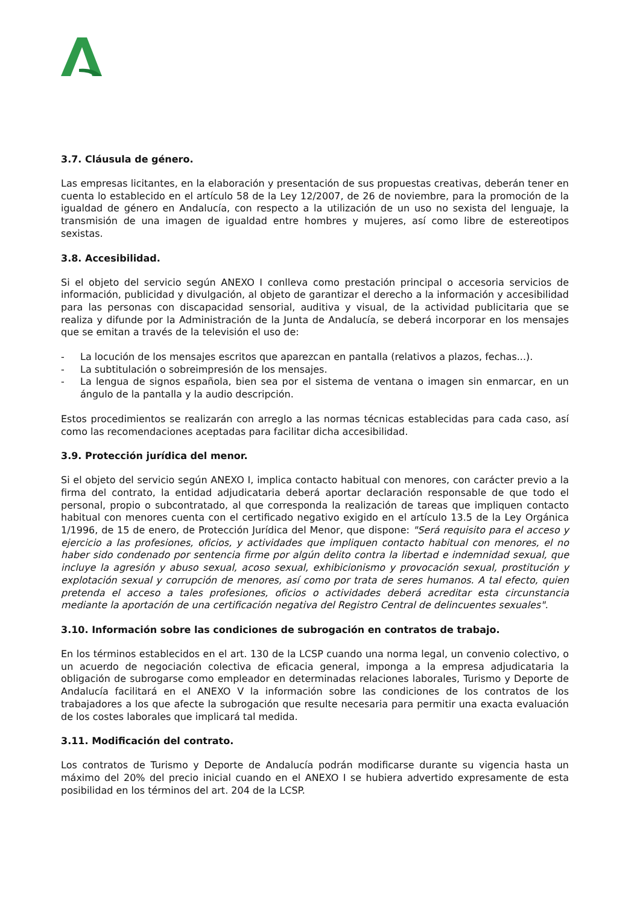3.7. Cláusula de género.
Las empresas licitantes, en la elaboración y presentación de sus propuestas creativas, deberán tener en cuenta lo establecido en el artículo 58 de la Ley 12/2007, de 26 de noviembre, para la promoción de la igualdad de género en Andalucía, con respecto a la utilización de un uso no sexista del lenguaje, la transmisión de una imagen de igualdad entre hombres y mujeres, así como libre de estereotipos sexistas.
3.8. Accesibilidad.
Si el objeto del servicio según ANEXO I conlleva como prestación principal o accesoria servicios de información, publicidad y divulgación, al objeto de garantizar el derecho a la información y accesibilidad para las personas con discapacidad sensorial, auditiva y visual, de la actividad publicitaria que se realiza y difunde por la Administración de la Junta de Andalucía, se deberá incorporar en los mensajes que se emitan a través de la televisión el uso de:
- La locución de los mensajes escritos que aparezcan en pantalla (relativos a plazos, fechas...).
- La subtitulación o sobreimpresión de los mensajes.
- La lengua de signos española, bien sea por el sistema de ventana o imagen sin enmarcar, en un ángulo de la pantalla y la audio descripción.
Estos procedimientos se realizarán con arreglo a las normas técnicas establecidas para cada caso, así como las recomendaciones aceptadas para facilitar dicha accesibilidad.
3.9. Protección jurídica del menor.
Si el objeto del servicio según ANEXO I, implica contacto habitual con menores, con carácter previo a la firma del contrato, la entidad adjudicataria deberá aportar declaración responsable de que todo el personal, propio o subcontratado, al que corresponda la realización de tareas que impliquen contacto habitual con menores cuenta con el certificado negativo exigido en el artículo 13.5 de la Ley Orgánica 1/1996, de 15 de enero, de Protección Jurídica del Menor, que dispone: "Será requisito para el acceso y ejercicio a las profesiones, oficios, y actividades que impliquen contacto habitual con menores, el no haber sido condenado por sentencia firme por algún delito contra la libertad e indemnidad sexual, que incluye la agresión y abuso sexual, acoso sexual, exhibicionismo y provocación sexual, prostitución y explotación sexual y corrupción de menores, así como por trata de seres humanos. A tal efecto, quien pretenda el acceso a tales profesiones, oficios o actividades deberá acreditar esta circunstancia mediante la aportación de una certificación negativa del Registro Central de delincuentes sexuales".
3.10. Información sobre las condiciones de subrogación en contratos de trabajo.
En los términos establecidos en el art. 130 de la LCSP cuando una norma legal, un convenio colectivo, o un acuerdo de negociación colectiva de eficacia general, imponga a la empresa adjudicataria la obligación de subrogarse como empleador en determinadas relaciones laborales, Turismo y Deporte de Andalucía facilitará en el ANEXO V la información sobre las condiciones de los contratos de los trabajadores a los que afecte la subrogación que resulte necesaria para permitir una exacta evaluación de los costes laborales que implicará tal medida.
3.11. Modificación del contrato.
Los contratos de Turismo y Deporte de Andalucía podrán modificarse durante su vigencia hasta un máximo del 20% del precio inicial cuando en el ANEXO I se hubiera advertido expresamente de esta posibilidad en los términos del art. 204 de la LCSP.